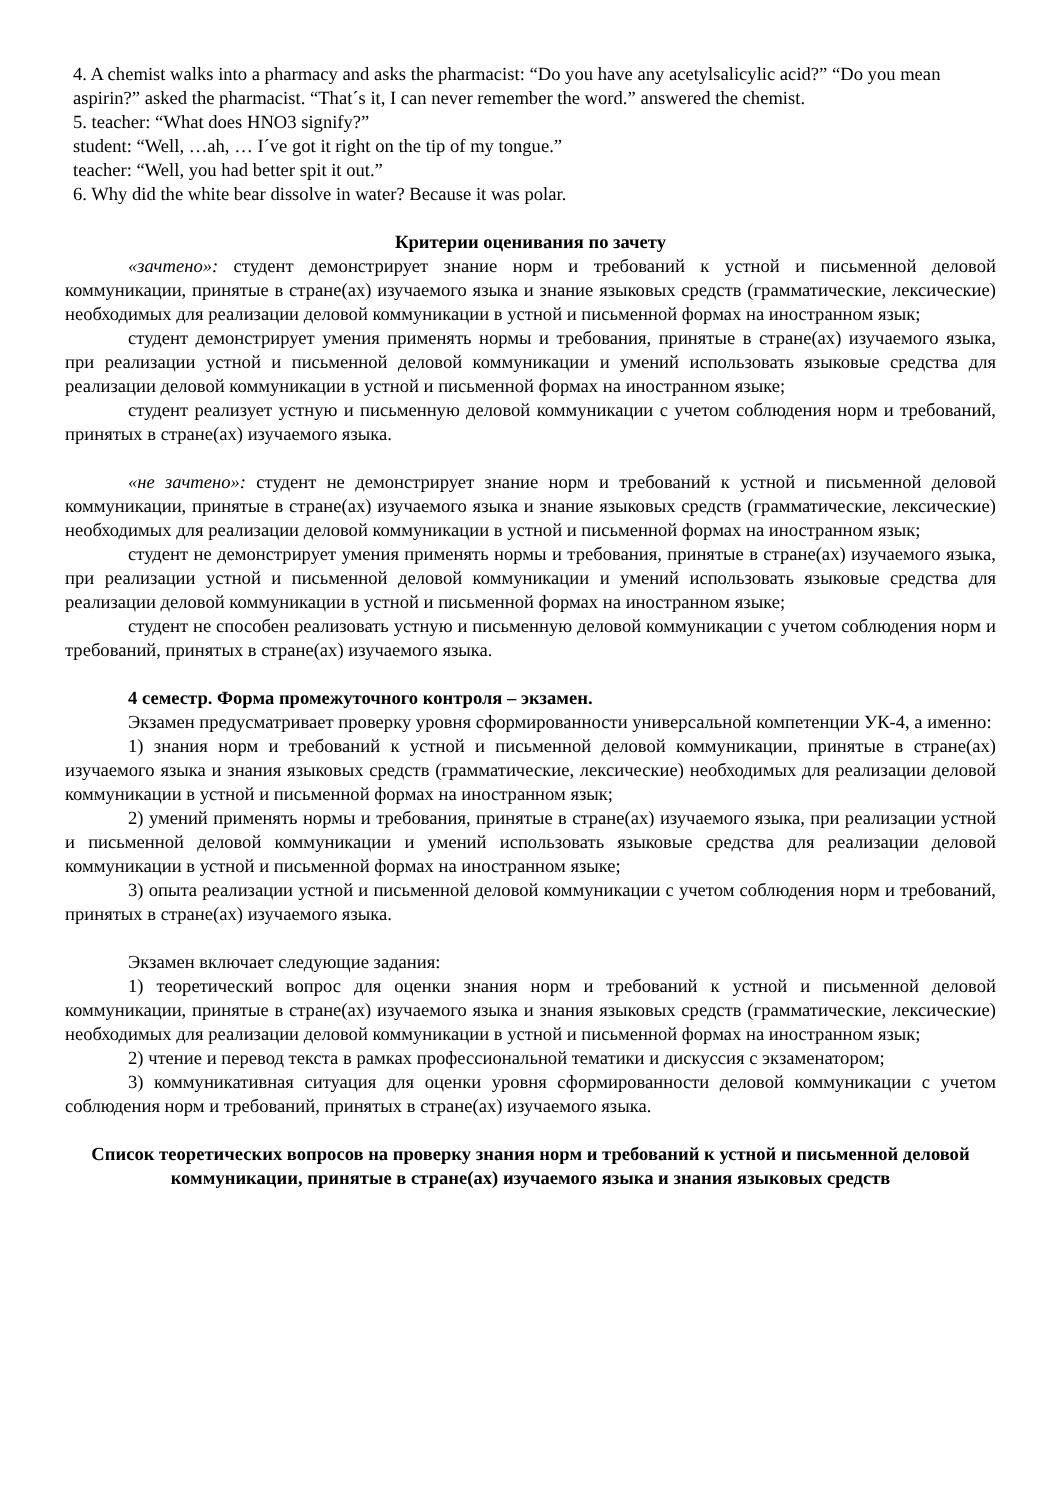4. A chemist walks into a pharmacy and asks the pharmacist: “Do you have any acetylsalicylic acid?” “Do you mean aspirin?” asked the pharmacist. “That´s it, I can never remember the word.” answered the chemist.
5. teacher: “What does HNO3 signify?”
student: “Well, …ah, … I´ve got it right on the tip of my tongue.”
teacher: “Well, you had better spit it out.”
6. Why did the white bear dissolve in water? Because it was polar.
Критерии оценивания по зачету
«зачтено»: студент демонстрирует знание норм и требований к устной и письменной деловой коммуникации, принятые в стране(ах) изучаемого языка и знание языковых средств (грамматические, лексические) необходимых для реализации деловой коммуникации в устной и письменной формах на иностранном язык;
студент демонстрирует умения применять нормы и требования, принятые в стране(ах) изучаемого языка, при реализации устной и письменной деловой коммуникации и умений использовать языковые средства для реализации деловой коммуникации в устной и письменной формах на иностранном языке;
студент реализует устную и письменную деловой коммуникации с учетом соблюдения норм и требований, принятых в стране(ах) изучаемого языка.
«не зачтено»: студент не демонстрирует знание норм и требований к устной и письменной деловой коммуникации, принятые в стране(ах) изучаемого языка и знание языковых средств (грамматические, лексические) необходимых для реализации деловой коммуникации в устной и письменной формах на иностранном язык;
студент не демонстрирует умения применять нормы и требования, принятые в стране(ах) изучаемого языка, при реализации устной и письменной деловой коммуникации и умений использовать языковые средства для реализации деловой коммуникации в устной и письменной формах на иностранном языке;
студент не способен реализовать устную и письменную деловой коммуникации с учетом соблюдения норм и требований, принятых в стране(ах) изучаемого языка.
4 семестр. Форма промежуточного контроля – экзамен.
Экзамен предусматривает проверку уровня сформированности универсальной компетенции УК-4, а именно:
1) знания норм и требований к устной и письменной деловой коммуникации, принятые в стране(ах) изучаемого языка и знания языковых средств (грамматические, лексические) необходимых для реализации деловой коммуникации в устной и письменной формах на иностранном язык;
2) умений применять нормы и требования, принятые в стране(ах) изучаемого языка, при реализации устной и письменной деловой коммуникации и умений использовать языковые средства для реализации деловой коммуникации в устной и письменной формах на иностранном языке;
3) опыта реализации устной и письменной деловой коммуникации с учетом соблюдения норм и требований, принятых в стране(ах) изучаемого языка.
Экзамен включает следующие задания:
1) теоретический вопрос для оценки знания норм и требований к устной и письменной деловой коммуникации, принятые в стране(ах) изучаемого языка и знания языковых средств (грамматические, лексические) необходимых для реализации деловой коммуникации в устной и письменной формах на иностранном язык;
2) чтение и перевод текста в рамках профессиональной тематики и дискуссия с экзаменатором;
3) коммуникативная ситуация для оценки уровня сформированности деловой коммуникации с учетом соблюдения норм и требований, принятых в стране(ах) изучаемого языка.
Список теоретических вопросов на проверку знания норм и требований к устной и письменной деловой коммуникации, принятые в стране(ах) изучаемого языка и знания языковых средств